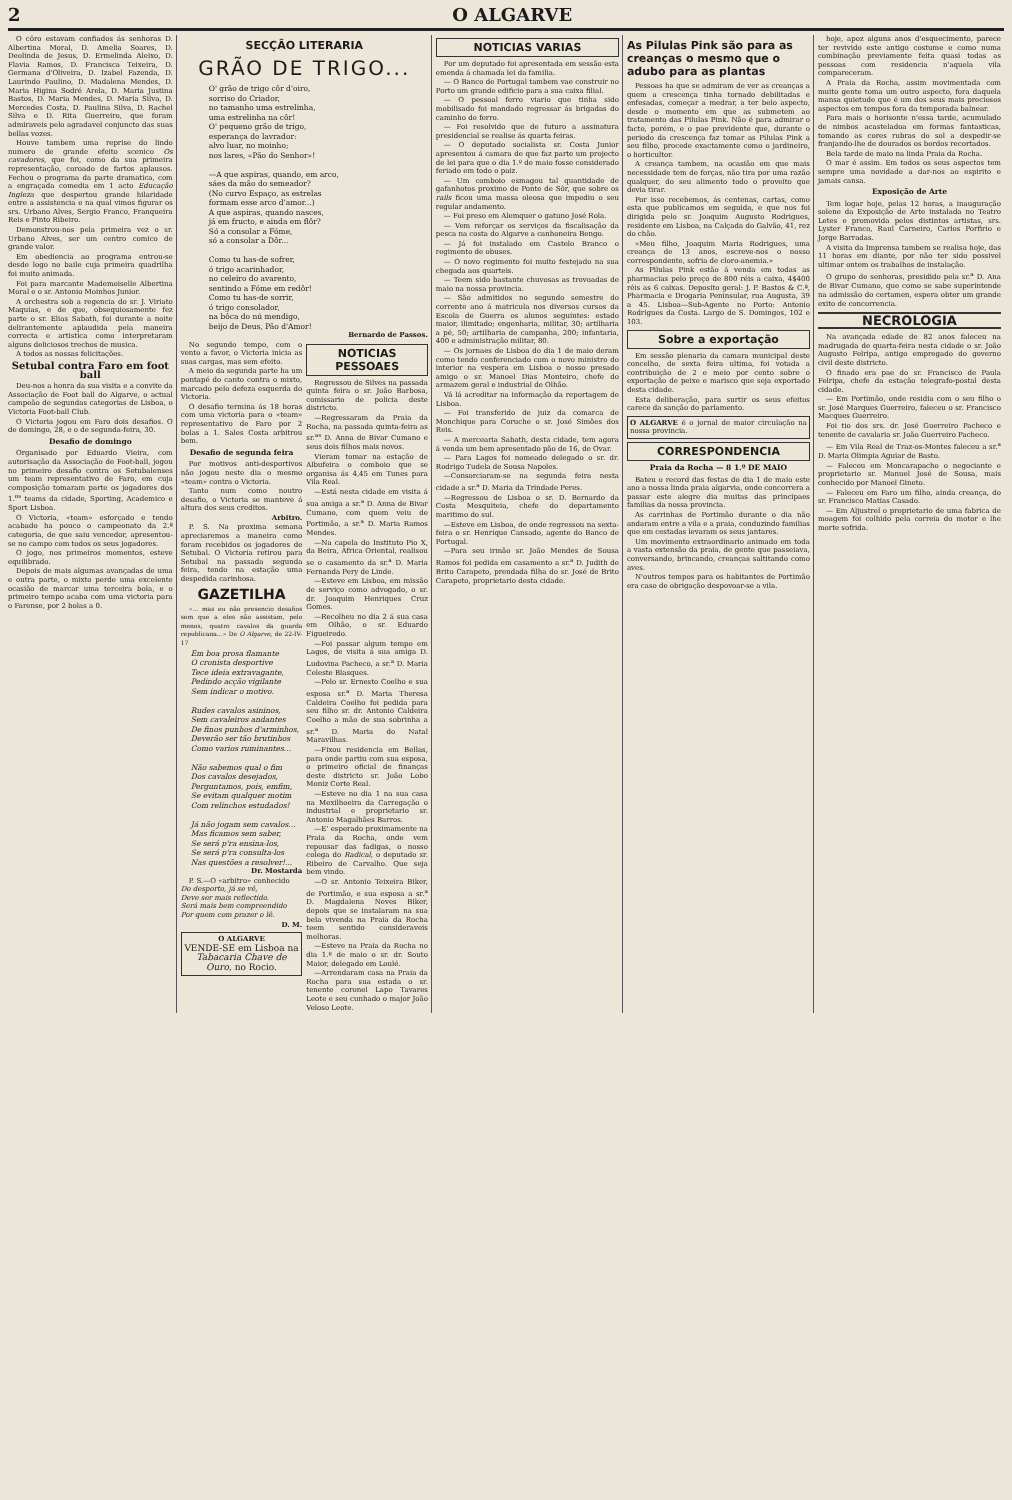2 O ALGARVE
O côro estavam confiados ás senhoras D. Albertina Moral, D. Amelia Soares, D. Deolinda de Jesus, D. Ermelinda Aleixo, D. Flavia Ramos, D. Francisca Teixeira, D. Germana d'Oliveira, D. Izabel Fazenda, D. Laurindo Paulino, D. Madalena Mendes, D. Maria Higina Sodré Arela, D. Maria Justina Bastos, D. Maria Mendes, D. Maria Silva, D. Mercedes Costa, D. Paulina Silva, D. Rachel Silva e D. Rita Guerreiro, que foram admiraveis pelo agradavel conjuncto das suas bellas vozes.
Houve tambem uma reprise do lindo numero de grande efeito scenico Os cavadores, que foi, como da sua primeira representação, coroado de fartos aplausos. Fechou o programa da parte dramatica, com a engraçada comedia em 1 acto Educação Ingleza que despertou grande hilaridade entre a assistencia e na qual vimos figurar os srs. Urbano Alves, Sergio Franco, Franqueira Reis e Pinto Ribeiro.
Demonstrou-nos pela primeira vez o sr. Urbano Alves, ser um centro comico de grande valor.
Em obediencia ao programa entrou-se desde logo no baile cuja primeira quadrilha foi muito animada.
Foi para marcante Mademoiselle Albertina Moral e o sr. Antonio Moinhos Junior.
A orchestra sob a regencia do sr. J. Viriato Maquias, e de que, obsequiosamente fez parte o sr. Elias Sabath, foi durante a noite delirantemente aplaudida pela maneira correcta e artistica como interpretaram alguns deliciosos trechos de musica.
A todos as nossas felicitações.
Setubal contra Faro em foot ball
Deu-nos a honra da sua visita e a convite da Associação de Foot ball do Algarve, o actual campeão de segundas categorias de Lisboa, o Victoria Foot-ball Club.
O Victoria jogou em Faro dois desafios. O de domingo, 28, e o de segunda-feira, 30.
Desafio de domingo
Organisado por Eduardo Vieira, com autorisação da Associação de Foot-ball, jogou no primeiro desafio contra os Setubalenses um team representativo de Faro, em cuja composição tomaram parte os jogadores dos 1.<sup>os</sup> teams da cidade, Sporting, Academico e Sport Lisboa.
O Victoria, «team» esforçado e tendo acabado ha pouco o campeonato da 2.ª categoria, de que saiu vencedor, apresentou-se no campo com todos os seus jogadores.
O jogo, nos primeiros momentos, esteve equilibrado.
Depois de mais algumas avançadas de uma e outra parte, o mixto perde uma excelente ocasião de marcar uma terceira bola, e o primeiro tempo acaba com uma victoria para o Farense, por 2 bolas a 0.
SECÇÃO LITERARIA
GRÃO DE TRIGO...
O' grão de trigo côr d'oiro,
sorriso do Criador,
no tamanho uma estrelinha,
uma estrelinha na côr!
O' pequeno grão de trigo,
esperança do lavrador:
alvo luar, no moinho;
nos lares, «Pão do Senhor»!
—A que aspiras, quando, em arco,
sáes da mão do semeador?
(No curvo Espaço, as estrelas
formam esse arco d'amor...)
A que aspiras, quando nasces,
já em fructo, e ainda em flôr?
Só a consolar a Fóme,
só a consolar a Dôr...
Como tu has-de sofrer,
ó trigo acarinhador,
no celeiro do avarento,
sentindo a Fóme em redôr!
Como tu has-de sorrir,
ó trigo consolador,
na bôca do nú mendigo,
beijo de Deus, Pão d'Amor!
Bernardo de Passos.
No segundo tempo, com o vento a favor, o Victoria inicia as suas cargas, mas sem efeito.
A meio da segunda parte ha um pontapé do canto contra o mixto, marcado pelo defeza esquerda do Victoria.
O desafio termina ás 18 horas com uma victoria para o «team» representativo de Faro por 2 bolas a 1. Sales Costa arbitrou bem.
Desafio de segunda feira
Por motivos anti-desportivos não jogou neste dia o mesmo «team» contra o Victoria.
Tanto num como noutro desafio, o Victoria se manteve á altura dos seus creditos.
Arbitro.
P. S. Na proxima semana apreciaremos a maneira como foram recebidos os jogadores de Setubal. O Victoria retirou para Setubal na passada segunda feira, tendo na estação uma despedida carinhosa.
GAZETILHA
«... mas eu não presencio desafios sem que a eles não assistam, pelo menos, quatro cavalos da guarda republicana...» De O Algarve, de 22-IV-17
Em boa prosa flamante
O cronista desportive
Tece ideia extravagante,
Pedindo acção vigilante
Sem indicar o motivo.
Rudes cavalos asininos,
Sem cavaleiros andantes
De finos punhos d'arminhos,
Deverão ser tão brutinhos
Como varios ruminantes...
Não sabemos qual o fim
Dos cavalos desejados,
Perguntamos, pois, emfim,
Se evitam qualquer motim
Com relinchos estudados!
Já não jogam sem cavalos...
Mas ficamos sem saber,
Se será p'ra ensina-los,
Se será p'ra consulta-los
Nas questões a resolver!...
Dr. Mostarda
P. S.—O «arbitro» conhecido
Do desporto, já se vê,
Deve ser mais reflectido.
Será mais bem compreendido
Por quem com prazer o lê.
D. M.
O ALGARVE
VENDE-SE em Lisboa na Tabacaria Chave de Ouro, no Rocio.
NOTICIAS PESSOAES
Regressou de Silves na passada quinta feira o sr. João Barbosa, comissario de policia deste districto.
—Regressaram da Praia da Rocha, na passada quinta-feira as sr.<sup>as</sup> D. Anna de Bivar Cumano e seus dois filhos mais novos.
Vieram tomar na estação de Albufeira o comboio que se organisa ás 4,45 em Tunes para Vila Real.
—Está nesta cidade em visita á sua amiga a sr.<sup>a</sup> D. Anna de Bivar Cumano, com quem veiu de Portimão, a sr.<sup>a</sup> D. Maria Ramos Mendes.
—Na capela do Instituto Pio X, da Beira, Africa Oriental, realisou se o casamento da sr.<sup>a</sup> D. Maria Fernanda Pery de Linde.
—Esteve em Lisboa, em missão de serviço como advogado, o sr. dr. Joaquim Henriques Cruz Gomes.
—Recolheu no dia 2 á sua casa em Olhão, o sr. Eduardo Figueiredo.
—Foi passar algum tempo em Lagos, de visita á sua amiga D. Ludovina Pacheco, a sr.<sup>a</sup> D. Maria Celeste Blasques.
—Pelo sr. Ernesto Coelho e sua esposa sr.<sup>a</sup> D. Maria Theresa Caldeira Coelho foi pedida para seu filho sr. dr. Antonio Caldeira Coelho a mão de sua sobrinha a sr.<sup>a</sup> D. Maria do Natal Maravilhas.
—Fixou residencia em Bellas, para onde partiu com sua esposa, o primeiro oficial de finanças deste districto sr. João Lobo Moniz Corte Real.
—Esteve no dia 1 na sua casa na Mexilhoeira da Carregação o industrial e proprietario sr. Antonio Magalhães Barros.
—E' esperado proximamente na Praia da Rocha, onde vem repousar das fadigas, o nosso colega do Radical, o deputado sr. Ribeiro de Carvalho. Que seja bem vindo.
—O sr. Antonio Teixeira Biker, de Portimão, e sua esposa a sr.<sup>a</sup> D. Magdalena Neves Biker, depois que se instalaram na sua bela vivenda na Praia da Rocha teem sentido consideraveis melhoras.
—Esteve na Praia da Rocha no dia 1.º de maio o sr. dr. Souto Maior, delegado em Loulé.
—Arrendaram casa na Praia da Rocha para sua estada o sr. tenente coronel Lapo Tavares Leote e seu cunhado o major João Veloso Leote.
NOTICIAS VARIAS
Por um deputado foi apresentada em sessão esta emenda á chamada lei da familia.
— O Banco de Portugal tambem vae construir no Porto um grande edificio para a sua caixa filial.
— O pessoal ferro viario que tinha sido mobilisado foi mandado regressar ás brigadas do caminho de ferro.
— Foi resolvido que de futuro a assinatura presidencial se realise ás quarta feiras.
— O deputado socialista sr. Costa Junior apresentou á camara de que faz parte um projecto de lei para que o dia 1.º de maio fosse considerado feriado em todo o paiz.
— Um comboio esmagou tal quantidade de gafanhotos proximo de Ponte de Sôr, que sobre os rails ficou uma massa oleosa que impediu o seu regular andamento.
— Foi preso em Alemquer o gatuno José Rola.
— Vem reforçar os serviços da fiscalisação da pesca na costa do Algarve a canhoneira Bengo.
— Já foi instalado em Castelo Branco o regimento de obuses.
— O novo regimento foi muito festejado na sua chegada aos quarteis.
— Teem sido bastante chuvosas as trovoadas de maio na nossa provincia.
— São admitidos no segundo semestre do corrente ano á matricula nos diversos cursos da Escola de Guerra os alunos seguintes: estado maior, ilimitado; engenharia, militar, 30; artilharia a pé, 50; artilharia de campanha, 200; infantaria, 400 e administração militar, 80.
— Os jornaes de Lisboa do dia 1 de maio deram como tendo conferenciado com o novo ministro do interior na vespera em Lisboa o nosso presado amigo o sr. Manoel Dias Monteiro, chefe do armazem geral e industrial de Olhão.
Vá lá acreditar na informação da reportagem de Lisboa.
— Foi transferido de juiz da comarca de Monchique para Coruche o sr. José Simões dos Reis.
— A mercearia Sabath, desta cidade, tem agora á venda um bem apresentado pão de 16, de Ovar.
— Para Lagos foi nomeado delegado o sr. dr. Rodrigo Tudela de Sousa Napoles.
—Consorciaram-se na segunda feira nesta cidade a sr.<sup>a</sup> D. Maria da Trindade Peres.
—Regressou de Lisboa o sr. D. Bernardo da Costa Mesquiteia, chefe do departamento maritimo do sul.
—Esteve em Lisboa, de onde regressou na sexta-feira o sr. Henrique Cansado, agente do Banco de Portugal.
—Para seu irmão sr. João Mendes de Sousa Ramos foi pedida em casamento a sr.<sup>a</sup> D. Judith de Brito Carapeto, prendada filha do sr. José de Brito Carapeto, proprietario desta cidade.
As Pilulas Pink são para as creanças o mesmo que o adubo para as plantas
Pessoas ha que se admiram de ver as creanças a quem a crescença tinha tornado debilitadas e enfesadas, começar a medrar, a ter belo aspecto, desde o momento em que as submetem ao tratamento das Pilulas Pink. Não é para admirar o facto, porém, e o pae previdente que, durante o periodo da crescença faz tomar as Pilulas Pink a seu filho, procede exactamente como o jardineiro, o horticultor.
A creança tambem, na ocasião em que mais necessidade tem de forças, não tira por uma razão qualquer, do seu alimento todo o proveito que devia tirar.
Por isso recebemos, ás centenas, cartas, como esta que publicamos em seguida, e que nos foi dirigida pelo sr. Joaquim Augusto Rodrigues, residente em Lisboa, na Calçada do Galvão, 41, rez do chão.
«Meu filho, Joaquim Maria Rodrigues, uma creança de 13 anos, escreve-nos o nosso correspondente, sofria de cloro-anemia.»
As Pilulas Pink estão á venda em todas as pharmacias pelo preço de 800 réis a caixa, 4$400 réis as 6 caixas. Deposito geral: J. P. Bastos & C.ª, Pharmacia e Drogaria Peninsular, rua Augusta, 39 a 45. Lisboa—Sub-Agente no Porto: Antonio Rodrigues da Costa. Largo de S. Domingos, 102 e 103.
Sobre a exportação
Em sessão plenaria da camara municipal deste concelho, de sexta feira ultima, foi votada a contribuição de 2 e meio por cento sobre o exportação de peixe e marisco que seja exportado desta cidade.
Esta deliberação, para surtir os seus efeitos carece da sanção do parlamento.
O ALGARVE é o jornal de maior circulação na nossa provincia.
CORRESPONDENCIA
Praia da Rocha — 8 1.º DE MAIO
Bateu o record das festas do dia 1 de maio este ano a nossa linda praia algarvia, onde concorrera a passar este alegre dia muitas das principaes familias da nossa provincia.
As carrinhas de Portimão durante o dia não andaram entre a vila e a praia, conduzindo familias que em cestadas levaram os seus jantares.
Um movimento extraordinario animado em toda a vasta extensão da praia, de gente que passeiava, conversando, brincando, creanças saltitando como aves.
N'outros tempos para os habitantes de Portimão era caso de obrigação despovoar-se a vila.
hoje, apoz alguns anos d'esquecimento, parece ter revivido este antigo costume e como numa combinação previamente feita quasi todas as pessoas com residencia n'aquela vila compareceram.
A Praia da Rocha, assim movimentada com muito gente toma um outro aspecto, fora daquela mansa quietude que é um dos seus mais preciosos aspectos em tempos fora da temporada balnear.
Para mais o horisonte n'essa tarde, acumulado de nimbos acasteladoa em formas fantasticas, tomando as cores rubras do sol a despedir-se franjando-lhe de dourados os bordos recortados.
Bela tarde de maio na linda Praia da Rocha.
O mar é assim. Em todos os seus aspectos tem sempre uma novidade a dar-nos ao espirito e jamais cansa.
Exposição de Arte
Tem logar hoje, pelas 12 horas, a inauguração solene da Exposição de Arte instalada no Teatro Letes e promovida pelos distintos artistas, srs. Lyster Franco, Raul Carneiro, Carlos Porfirio e Jorge Barradas.
A visita da Imprensa tambem se realisa hoje, das 11 horas em diante, por não ter sido possivel ultimar ontem os trabalhos de instalação.
O grupo de senhoras, presidido pela sr.<sup>a</sup> D. Ana de Bivar Cumano, que como se sabe superintende na admissão do certamen, espera obter um grande exito de concorrencia.
NECROLOGIA
Na avançada edade de 82 anos faleceu na madrugada de quarta-feira nesta cidade o sr. João Augusto Felripa, antigo empregado do governo civil deste districto.
O finado era pae do sr. Francisco de Paula Felripa, chefe da estação telegrafo-postal desta cidade.
— Em Portimão, onde residia com o seu filho o sr. José Marques Guerreiro, faleceu o sr. Francisco Macques Guerreiro.
Foi tio dos srs. dr. José Guerreiro Pacheco e tenente de cavalaria sr. João Guerreiro Pacheco.
— Em Vila Real de Traz-os-Montes faleceu a sr.<sup>a</sup> D. Maria Olimpia Aguiar de Basto.
— Faleceu em Moncarapacho o negociante e proprietario sr. Manuel José de Sousa, mais conhecido por Manoel Gineto.
— Faleceu em Faro um filho, ainda creança, do sr. Francisco Matias Casado.
— Em Aljustrel o proprietario de uma fabrica de moagem foi colhido pela correia do motor e lhe morte sofrida.